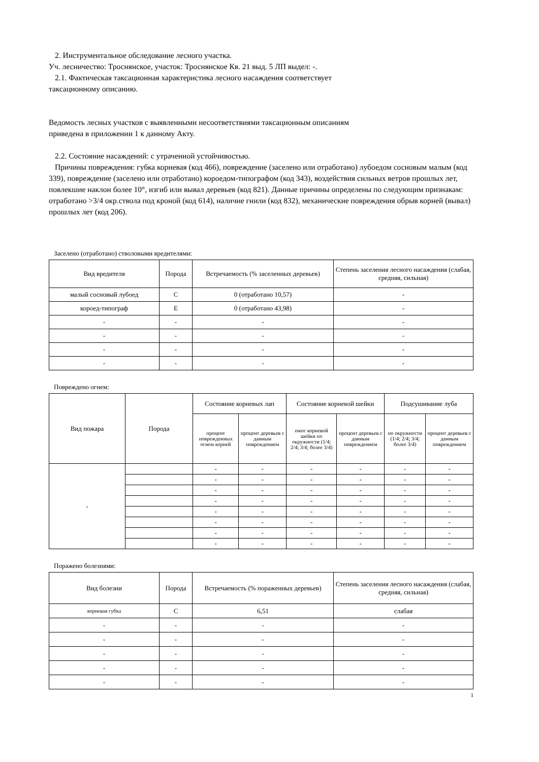2. Инструментальное обследование лесного участка.
Уч. лесничество: Троснянское, участок: Троснянское Кв. 21 выд. 5 ЛП выдел: -.
2.1. Фактическая таксационная характеристика лесного насаждения соответствует
таксационному описанию.
Ведомость лесных участков с выявленными несоответствиями таксационным описаниям
приведена в приложении 1 к данному Акту.
2.2. Состояние насаждений: с утраченной устойчивостью.
Причины повреждения: губка корневая (код 466), повреждение (заселено или отработано) лубоедом сосновым малым (код 339), повреждение (заселено или отработано) короедом-типографом (код 343), воздействия сильных ветров прошлых лет, повлекшие наклон более 10°, изгиб или вывал деревьев (код 821). Данные причины определены по следующим признакам: отработано >3/4 окр.ствола под кроной (код 614), наличие гнили (код 832), механические повреждения обрыв корней (вывал) прошлых лет (код 206).
Заселено (отработано) стволовыми вредителями:
| Вид вредителя | Порода | Встречаемость (% заселенных деревьев) | Степень заселения лесного насаждения (слабая, средняя, сильная) |
| --- | --- | --- | --- |
| малый сосновый лубоед | С | 0 (отработано 10,57) | - |
| короед-типограф | Е | 0 (отработано 43,98) | - |
| - | - | - | - |
| - | - | - | - |
| - | - | - | - |
| - | - | - | - |
Повреждено огнем:
| Вид пожара | Порода | Состояние корневых лап | | Состояние корневой шейки | | Подсушивание луба | |
| --- | --- | --- | --- | --- | --- | --- | --- |
| | | процент поврежденных огнем корней | процент деревьев с данным повреждением | ожог корневой шейки по окружности (1/4; 2/4; 3/4; более 3/4) | процент деревьев с данным повреждением | по окружности (1/4; 2/4; 3/4; более 3/4) | процент деревьев с данным повреждением |
| - | | - | - | - | - | - | - |
| | | - | - | - | - | - | - |
| | | - | - | - | - | - | - |
| | | - | - | - | - | - | - |
| | | - | - | - | - | - | - |
| | | - | - | - | - | - | - |
| | | - | - | - | - | - | - |
| | | - | - | - | - | - | - |
Поражено болезнями:
| Вид болезни | Порода | Встречаемость (% пораженных деревьев) | Степень заселения лесного насаждения (слабая, средняя, сильная) |
| --- | --- | --- | --- |
| корневая губка | С | 6,51 | слабая |
| - | - | - | - |
| - | - | - | - |
| - | - | - | - |
| - | - | - | - |
| - | - | - | - |
1